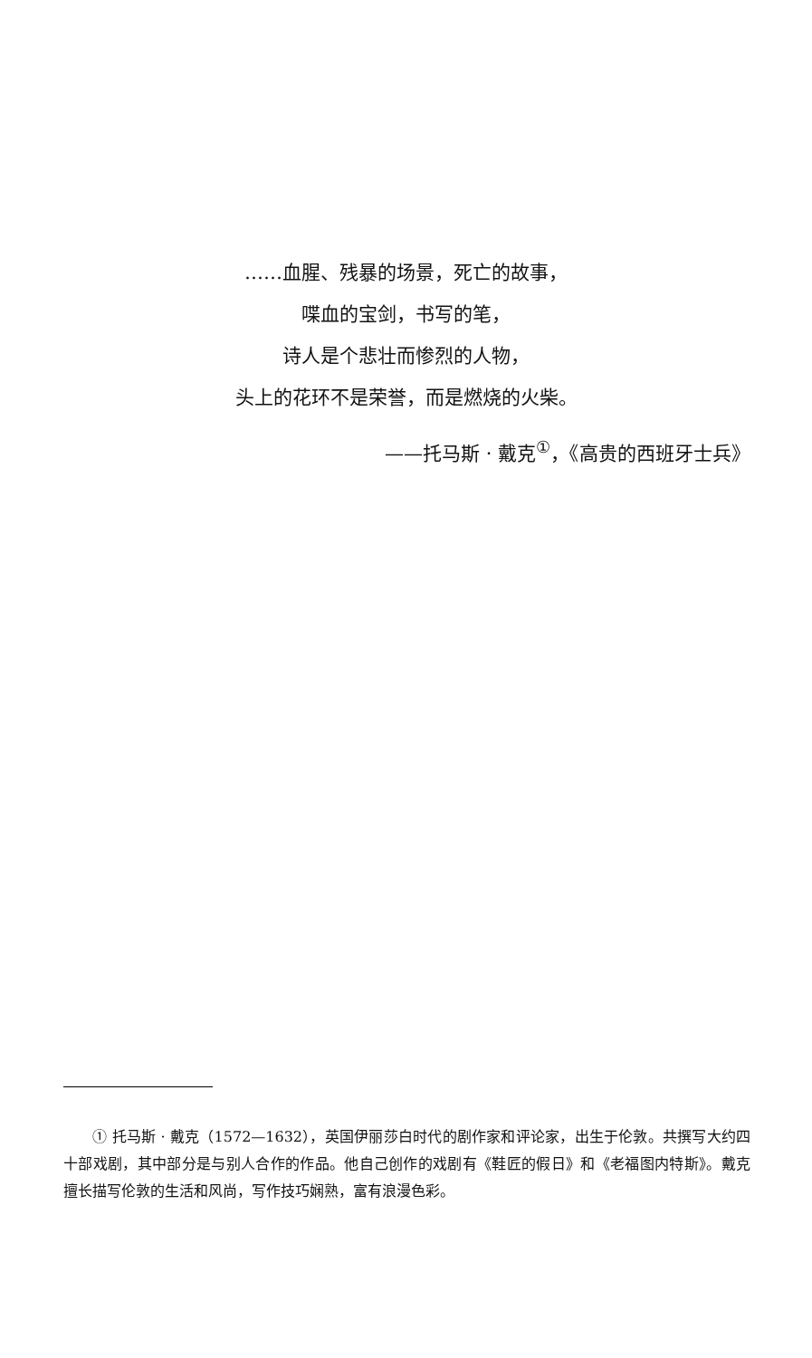……血腥、残暴的场景，死亡的故事，
喋血的宝剑，书写的笔，
诗人是个悲壮而惨烈的人物，
头上的花环不是荣誉，而是燃烧的火柴。
——托马斯 · 戴克<sup>①</sup>，《高贵的西班牙士兵》
① 托马斯 · 戴克（1572—1632），英国伊丽莎白时代的剧作家和评论家，出生于伦敦。共撰写大约四十部戏剧，其中部分是与别人合作的作品。他自己创作的戏剧有《鞋匠的假日》和《老福图内特斯》。戴克擅长描写伦敦的生活和风尚，写作技巧娴熟，富有浪漫色彩。